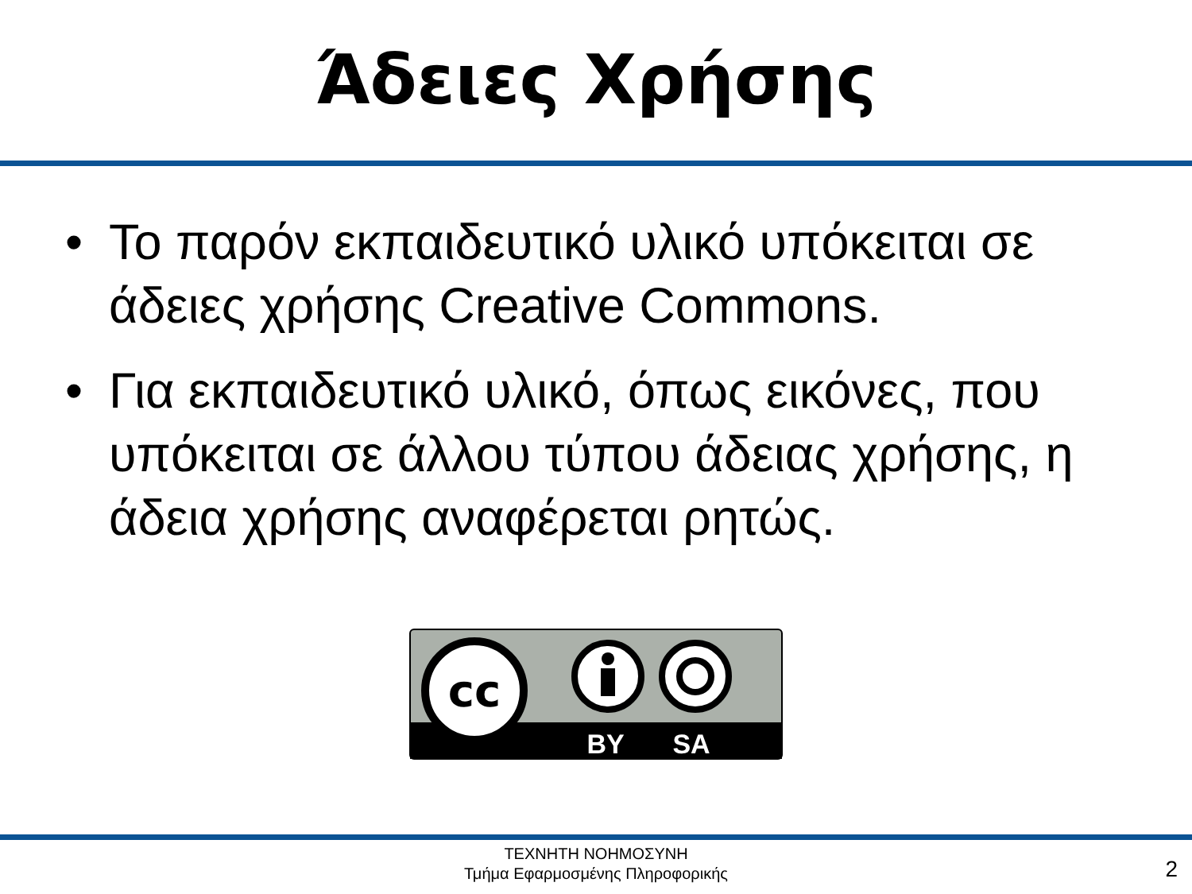Άδειες Χρήσης
• Το παρόν εκπαιδευτικό υλικό υπόκειται σε άδειες χρήσης Creative Commons.
• Για εκπαιδευτικό υλικό, όπως εικόνες, που υπόκειται σε άλλου τύπου άδειας χρήσης, η άδεια χρήσης αναφέρεται ρητώς.
cc
BY
SA
ΤΕΧΝΗΤΗ ΝΟΗΜΟΣΥΝΗ
Τμήμα Εφαρμοσμένης Πληροφορικής
2